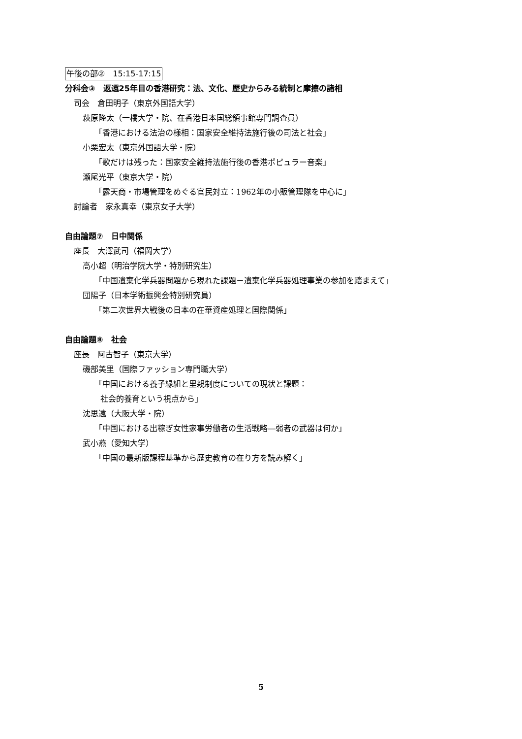午後の部②　15:15-17:15
分科会③　返還25年目の香港研究：法、文化、歴史からみる統制と摩擦の諸相
司会　倉田明子（東京外国語大学）
萩原隆太（一橋大学・院、在香港日本国総領事館専門調査員）
「香港における法治の様相：国家安全維持法施行後の司法と社会」
小栗宏太（東京外国語大学・院）
「歌だけは残った：国家安全維持法施行後の香港ポピュラー音楽」
瀬尾光平（東京大学・院）
「露天商・市場管理をめぐる官民対立：1962年の小販管理隊を中心に」
討論者　家永真幸（東京女子大学）
自由論題⑦　日中関係
座長　大澤武司（福岡大学）
高小超（明治学院大学・特別研究生）
「中国遺棄化学兵器問題から現れた課題－遺棄化学兵器処理事業の参加を踏まえて」
団陽子（日本学術振興会特別研究員）
「第二次世界大戦後の日本の在華資産処理と国際関係」
自由論題⑧　社会
座長　阿古智子（東京大学）
磯部美里（国際ファッション専門職大学）
「中国における養子縁組と里親制度についての現状と課題：
社会的養育という視点から」
沈思遠（大阪大学・院）
「中国における出稼ぎ女性家事労働者の生活戦略―弱者の武器は何か」
武小燕（愛知大学）
「中国の最新版課程基準から歴史教育の在り方を読み解く」
5